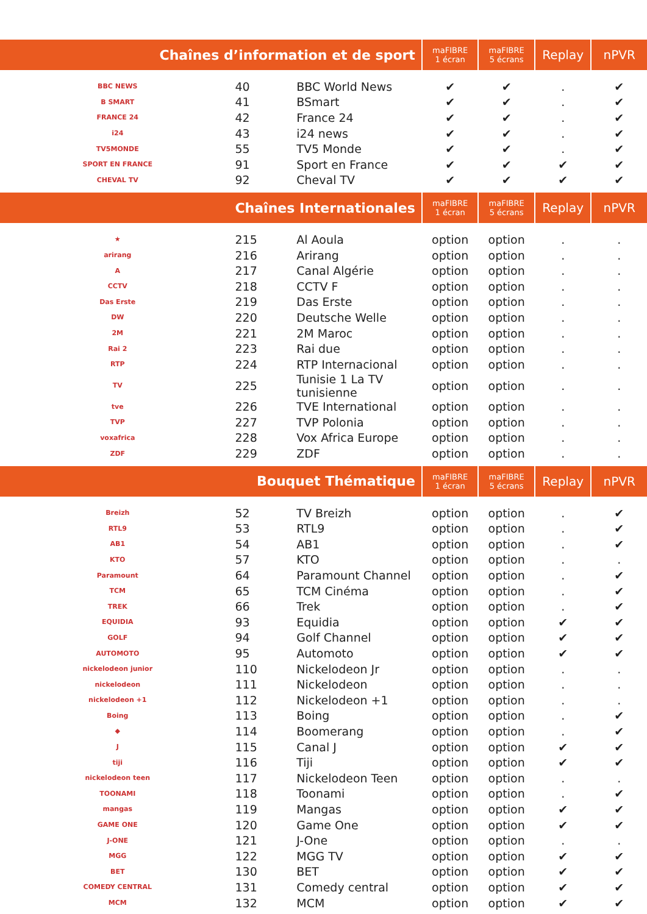| Chaînes d’information et de sport | | | maFIBRE 1 écran | maFIBRE 5 écrans | Replay | nPVR |
| --- | --- | --- | --- | --- | --- | --- |
| BBC NEWS | 40 | BBC World News | ✔ | ✔ | . | ✔ |
| B SMART | 41 | BSmart | ✔ | ✔ | . | ✔ |
| FRANCE 24 | 42 | France 24 | ✔ | ✔ | . | ✔ |
| i24 | 43 | i24 news | ✔ | ✔ | . | ✔ |
| TV5MONDE | 55 | TV5 Monde | ✔ | ✔ | . | ✔ |
| SPORT EN FRANCE | 91 | Sport en France | ✔ | ✔ | ✔ | ✔ |
| CHEVAL TV | 92 | Cheval TV | ✔ | ✔ | ✔ | ✔ |
| Chaînes Internationales | | | maFIBRE 1 écran | maFIBRE 5 écrans | Replay | nPVR |
| ★ | 215 | Al Aoula | option | option | . | . |
| arirang | 216 | Arirang | option | option | . | . |
| A | 217 | Canal Algérie | option | option | . | . |
| CCTV | 218 | CCTV F | option | option | . | . |
| Das Erste | 219 | Das Erste | option | option | . | . |
| DW | 220 | Deutsche Welle | option | option | . | . |
| 2M | 221 | 2M Maroc | option | option | . | . |
| Rai 2 | 223 | Rai due | option | option | . | . |
| RTP | 224 | RTP Internacional | option | option | . | . |
| TV | 225 | Tunisie 1 La TV tunisienne | option | option | . | . |
| tve | 226 | TVE International | option | option | . | . |
| TVP | 227 | TVP Polonia | option | option | . | . |
| voxafrica | 228 | Vox Africa Europe | option | option | . | . |
| ZDF | 229 | ZDF | option | option | . | . |
| Bouquet Thématique | | | maFIBRE 1 écran | maFIBRE 5 écrans | Replay | nPVR |
| Breizh | 52 | TV Breizh | option | option | . | ✔ |
| RTL9 | 53 | RTL9 | option | option | . | ✔ |
| AB1 | 54 | AB1 | option | option | . | ✔ |
| KTO | 57 | KTO | option | option | . | . |
| Paramount | 64 | Paramount Channel | option | option | . | ✔ |
| TCM | 65 | TCM Cinéma | option | option | . | ✔ |
| TREK | 66 | Trek | option | option | . | ✔ |
| EQUIDIA | 93 | Equidia | option | option | ✔ | ✔ |
| GOLF | 94 | Golf Channel | option | option | ✔ | ✔ |
| AUTOMOTO | 95 | Automoto | option | option | ✔ | ✔ |
| nickelodeon junior | 110 | Nickelodeon Jr | option | option | . | . |
| nickelodeon | 111 | Nickelodeon | option | option | . | . |
| nickelodeon +1 | 112 | Nickelodeon +1 | option | option | . | . |
| Boing | 113 | Boing | option | option | . | ✔ |
| ◆ | 114 | Boomerang | option | option | . | ✔ |
| J | 115 | Canal J | option | option | ✔ | ✔ |
| tiji | 116 | Tiji | option | option | ✔ | ✔ |
| nickelodeon teen | 117 | Nickelodeon Teen | option | option | . | . |
| TOONAMI | 118 | Toonami | option | option | . | ✔ |
| mangas | 119 | Mangas | option | option | ✔ | ✔ |
| GAME ONE | 120 | Game One | option | option | ✔ | ✔ |
| J-ONE | 121 | J-One | option | option | . | . |
| MGG | 122 | MGG TV | option | option | ✔ | ✔ |
| BET | 130 | BET | option | option | ✔ | ✔ |
| COMEDY CENTRAL | 131 | Comedy central | option | option | ✔ | ✔ |
| MCM | 132 | MCM | option | option | ✔ | ✔ |